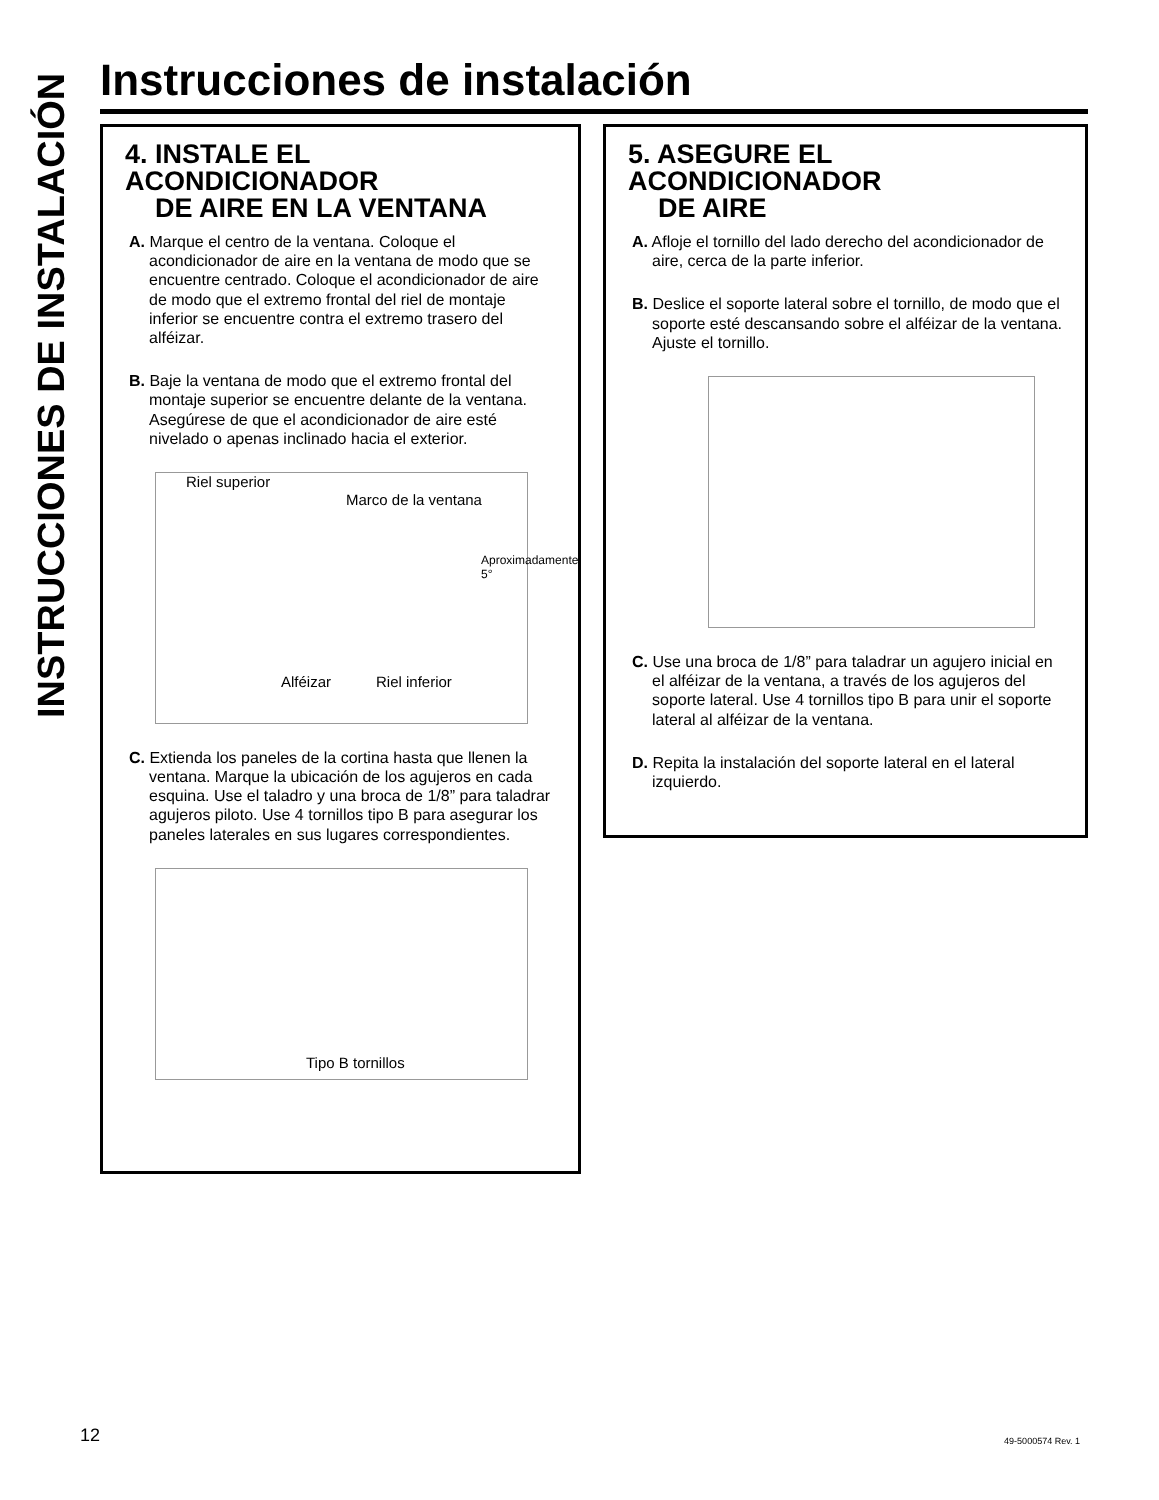INSTRUCCIONES DE INSTALACIÓN
Instrucciones de instalación
4. INSTALE EL ACONDICIONADOR
DE AIRE EN LA VENTANA
A. Marque el centro de la ventana. Coloque el acondicionador de aire en la ventana de modo que se encuentre centrado. Coloque el acondicionador de aire de modo que el extremo frontal del riel de montaje inferior se encuentre contra el extremo trasero del alféizar.
B. Baje la ventana de modo que el extremo frontal del montaje superior se encuentre delante de la ventana. Asegúrese de que el acondicionador de aire esté nivelado o apenas inclinado hacia el exterior.
Riel superior
Marco de la ventana
Aproximadamente
5°
Alféizar Riel inferior
C. Extienda los paneles de la cortina hasta que llenen la ventana. Marque la ubicación de los agujeros en cada esquina. Use el taladro y una broca de 1/8” para taladrar agujeros piloto. Use 4 tornillos tipo B para asegurar los paneles laterales en sus lugares correspondientes.
Tipo B tornillos
5. ASEGURE EL ACONDICIONADOR
DE AIRE
A. Afloje el tornillo del lado derecho del acondicionador de aire, cerca de la parte inferior.
B. Deslice el soporte lateral sobre el tornillo, de modo que el soporte esté descansando sobre el alféizar de la ventana. Ajuste el tornillo.
C. Use una broca de 1/8” para taladrar un agujero inicial en el alféizar de la ventana, a través de los agujeros del soporte lateral. Use 4 tornillos tipo B para unir el soporte lateral al alféizar de la ventana.
D. Repita la instalación del soporte lateral en el lateral izquierdo.
12 49-5000574 Rev. 1